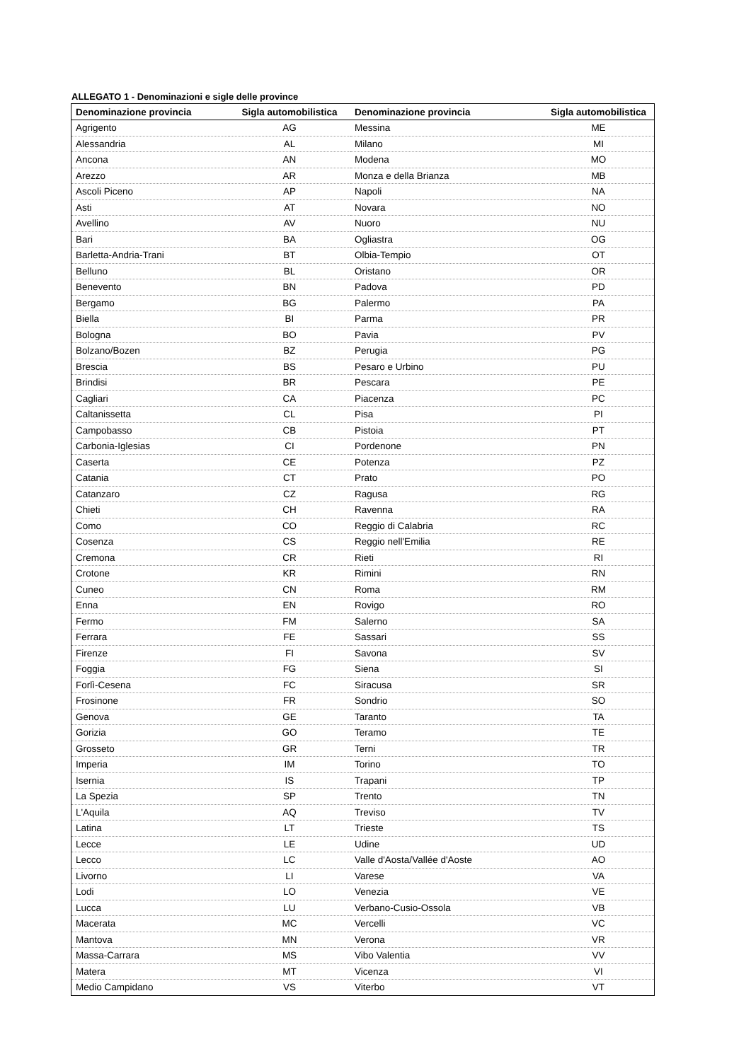ALLEGATO 1 - Denominazioni e sigle delle province
| Denominazione provincia | Sigla automobilistica | Denominazione provincia | Sigla automobilistica |
| --- | --- | --- | --- |
| Agrigento | AG | Messina | ME |
| Alessandria | AL | Milano | MI |
| Ancona | AN | Modena | MO |
| Arezzo | AR | Monza e della Brianza | MB |
| Ascoli Piceno | AP | Napoli | NA |
| Asti | AT | Novara | NO |
| Avellino | AV | Nuoro | NU |
| Bari | BA | Ogliastra | OG |
| Barletta-Andria-Trani | BT | Olbia-Tempio | OT |
| Belluno | BL | Oristano | OR |
| Benevento | BN | Padova | PD |
| Bergamo | BG | Palermo | PA |
| Biella | BI | Parma | PR |
| Bologna | BO | Pavia | PV |
| Bolzano/Bozen | BZ | Perugia | PG |
| Brescia | BS | Pesaro e Urbino | PU |
| Brindisi | BR | Pescara | PE |
| Cagliari | CA | Piacenza | PC |
| Caltanissetta | CL | Pisa | PI |
| Campobasso | CB | Pistoia | PT |
| Carbonia-Iglesias | CI | Pordenone | PN |
| Caserta | CE | Potenza | PZ |
| Catania | CT | Prato | PO |
| Catanzaro | CZ | Ragusa | RG |
| Chieti | CH | Ravenna | RA |
| Como | CO | Reggio di Calabria | RC |
| Cosenza | CS | Reggio nell'Emilia | RE |
| Cremona | CR | Rieti | RI |
| Crotone | KR | Rimini | RN |
| Cuneo | CN | Roma | RM |
| Enna | EN | Rovigo | RO |
| Fermo | FM | Salerno | SA |
| Ferrara | FE | Sassari | SS |
| Firenze | FI | Savona | SV |
| Foggia | FG | Siena | SI |
| Forlì-Cesena | FC | Siracusa | SR |
| Frosinone | FR | Sondrio | SO |
| Genova | GE | Taranto | TA |
| Gorizia | GO | Teramo | TE |
| Grosseto | GR | Terni | TR |
| Imperia | IM | Torino | TO |
| Isernia | IS | Trapani | TP |
| La Spezia | SP | Trento | TN |
| L'Aquila | AQ | Treviso | TV |
| Latina | LT | Trieste | TS |
| Lecce | LE | Udine | UD |
| Lecco | LC | Valle d'Aosta/Vallée d'Aoste | AO |
| Livorno | LI | Varese | VA |
| Lodi | LO | Venezia | VE |
| Lucca | LU | Verbano-Cusio-Ossola | VB |
| Macerata | MC | Vercelli | VC |
| Mantova | MN | Verona | VR |
| Massa-Carrara | MS | Vibo Valentia | VV |
| Matera | MT | Vicenza | VI |
| Medio Campidano | VS | Viterbo | VT |